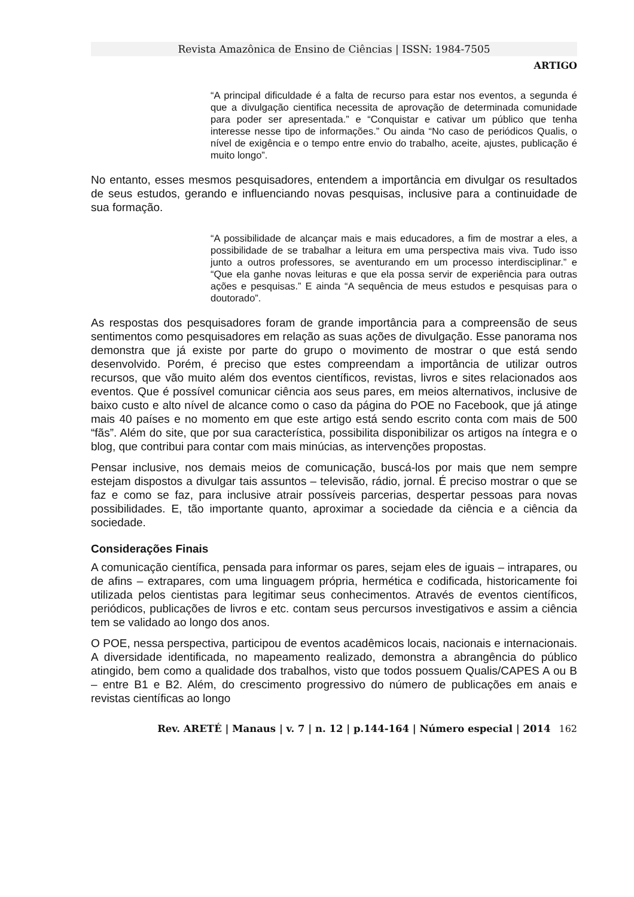Revista Amazônica de Ensino de Ciências | ISSN: 1984-7505
ARTIGO
“A principal dificuldade é a falta de recurso para estar nos eventos, a segunda é que a divulgação cientifica necessita de aprovação de determinada comunidade para poder ser apresentada.” e “Conquistar e cativar um público que tenha interesse nesse tipo de informações.” Ou ainda “No caso de periódicos Qualis, o nível de exigência e o tempo entre envio do trabalho, aceite, ajustes, publicação é muito longo”.
No entanto, esses mesmos pesquisadores, entendem a importância em divulgar os resultados de seus estudos, gerando e influenciando novas pesquisas, inclusive para a continuidade de sua formação.
“A possibilidade de alcançar mais e mais educadores, a fim de mostrar a eles, a possibilidade de se trabalhar a leitura em uma perspectiva mais viva. Tudo isso junto a outros professores, se aventurando em um processo interdisciplinar.” e “Que ela ganhe novas leituras e que ela possa servir de experiência para outras ações e pesquisas.” E ainda “A sequência de meus estudos e pesquisas para o doutorado”.
As respostas dos pesquisadores foram de grande importância para a compreensão de seus sentimentos como pesquisadores em relação as suas ações de divulgação. Esse panorama nos demonstra que já existe por parte do grupo o movimento de mostrar o que está sendo desenvolvido. Porém, é preciso que estes compreendam a importância de utilizar outros recursos, que vão muito além dos eventos científicos, revistas, livros e sites relacionados aos eventos. Que é possível comunicar ciência aos seus pares, em meios alternativos, inclusive de baixo custo e alto nível de alcance como o caso da página do POE no Facebook, que já atinge mais 40 países e no momento em que este artigo está sendo escrito conta com mais de 500 “fãs”. Além do site, que por sua característica, possibilita disponibilizar os artigos na íntegra e o blog, que contribui para contar com mais minúcias, as intervenções propostas.
Pensar inclusive, nos demais meios de comunicação, buscá-los por mais que nem sempre estejam dispostos a divulgar tais assuntos – televisão, rádio, jornal. É preciso mostrar o que se faz e como se faz, para inclusive atrair possíveis parcerias, despertar pessoas para novas possibilidades. E, tão importante quanto, aproximar a sociedade da ciência e a ciência da sociedade.
Considerações Finais
A comunicação científica, pensada para informar os pares, sejam eles de iguais – intrapares, ou de afins – extrapares, com uma linguagem própria, hermética e codificada, historicamente foi utilizada pelos cientistas para legitimar seus conhecimentos. Através de eventos científicos, periódicos, publicações de livros e etc. contam seus percursos investigativos e assim a ciência tem se validado ao longo dos anos.
O POE, nessa perspectiva, participou de eventos acadêmicos locais, nacionais e internacionais. A diversidade identificada, no mapeamento realizado, demonstra a abrangência do público atingido, bem como a qualidade dos trabalhos, visto que todos possuem Qualis/CAPES A ou B – entre B1 e B2. Além, do crescimento progressivo do número de publicações em anais e revistas científicas ao longo
Rev. ARETÉ | Manaus | v. 7 | n. 12 | p.144-164 | Número especial | 2014 162